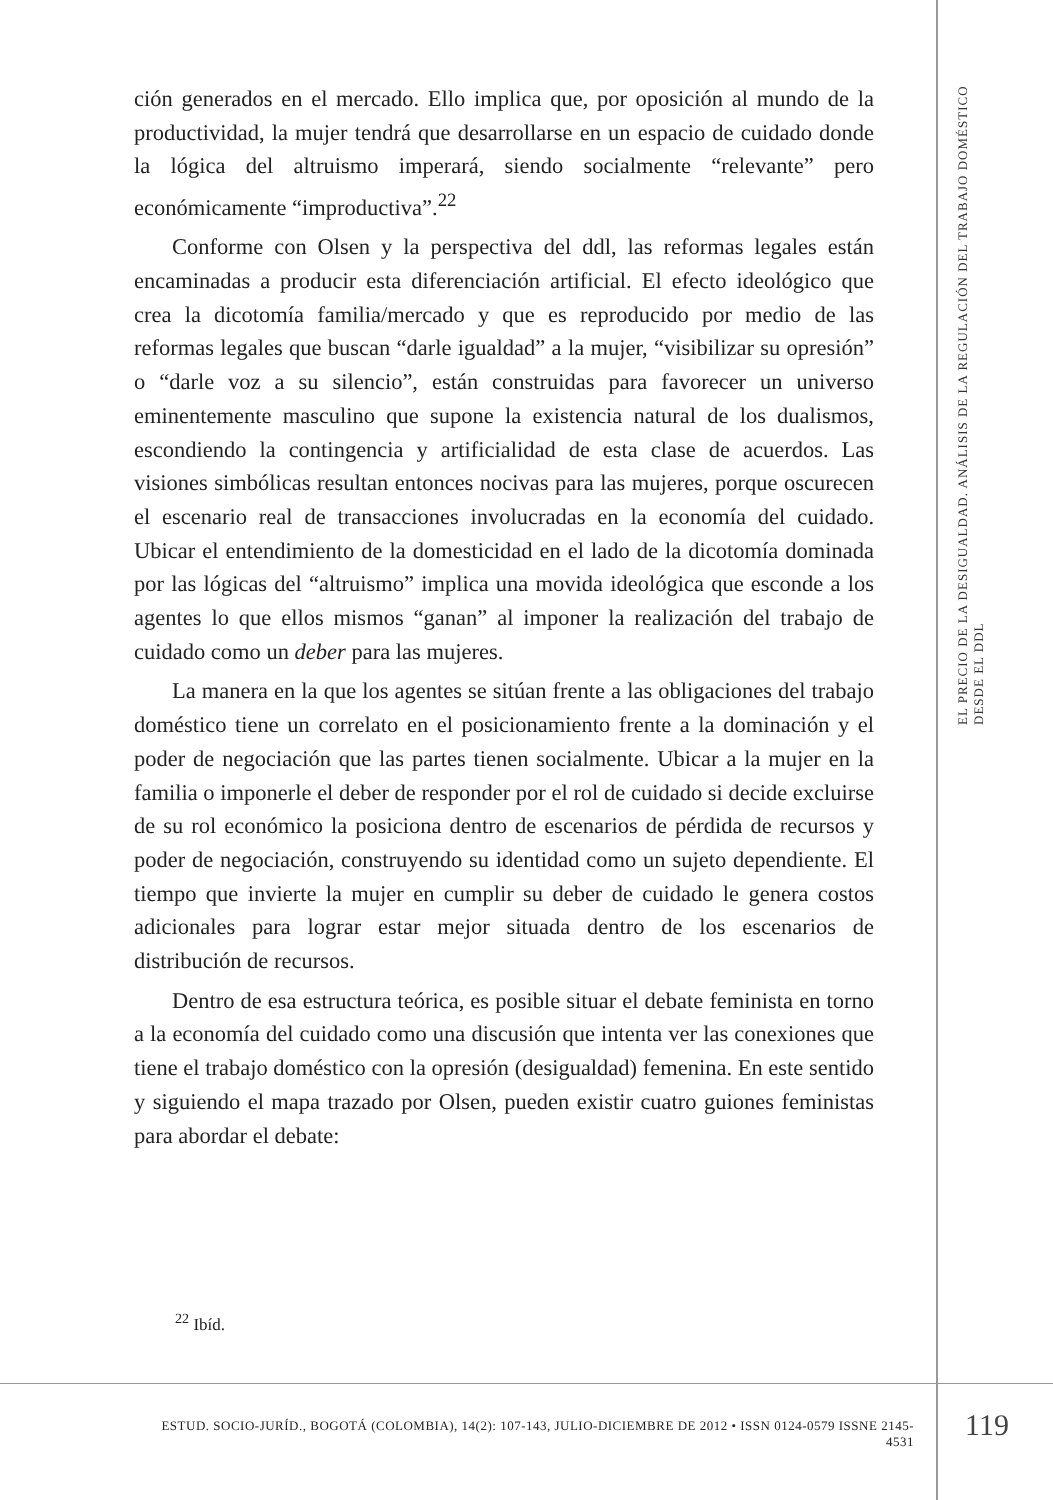ción generados en el mercado. Ello implica que, por oposición al mundo de la productividad, la mujer tendrá que desarrollarse en un espacio de cuidado donde la lógica del altruismo imperará, siendo socialmente “relevante” pero económicamente “improductiva”.<sup>22</sup>
Conforme con Olsen y la perspectiva del ddl, las reformas legales están encaminadas a producir esta diferenciación artificial. El efecto ideológico que crea la dicotomía familia/mercado y que es reproducido por medio de las reformas legales que buscan “darle igualdad” a la mujer, “visibilizar su opresión” o “darle voz a su silencio”, están construidas para favorecer un universo eminentemente masculino que supone la existencia natural de los dualismos, escondiendo la contingencia y artificialidad de esta clase de acuerdos. Las visiones simbólicas resultan entonces nocivas para las mujeres, porque oscurecen el escenario real de transacciones involucradas en la economía del cuidado. Ubicar el entendimiento de la domesticidad en el lado de la dicotomía dominada por las lógicas del “altruismo” implica una movida ideológica que esconde a los agentes lo que ellos mismos “ganan” al imponer la realización del trabajo de cuidado como un deber para las mujeres.
La manera en la que los agentes se sitúan frente a las obligaciones del trabajo doméstico tiene un correlato en el posicionamiento frente a la dominación y el poder de negociación que las partes tienen socialmente. Ubicar a la mujer en la familia o imponerle el deber de responder por el rol de cuidado si decide excluirse de su rol económico la posiciona dentro de escenarios de pérdida de recursos y poder de negociación, construyendo su identidad como un sujeto dependiente. El tiempo que invierte la mujer en cumplir su deber de cuidado le genera costos adicionales para lograr estar mejor situada dentro de los escenarios de distribución de recursos.
Dentro de esa estructura teórica, es posible situar el debate feminista en torno a la economía del cuidado como una discusión que intenta ver las conexiones que tiene el trabajo doméstico con la opresión (desigualdad) femenina. En este sentido y siguiendo el mapa trazado por Olsen, pueden existir cuatro guiones feministas para abordar el debate:
<sup>22</sup> Ibíd.
EL PRECIO DE LA DESIGUALDAD. ANÁLISIS DE LA REGULACIÓN DEL TRABAJO DOMÉSTICO DESDE EL DDL
ESTUD. SOCIO-JURÍD., BOGOTÁ (COLOMBIA), 14(2): 107-143, JULIO-DICIEMBRE DE 2012 • ISSN 0124-0579 ISSNE 2145-4531
119